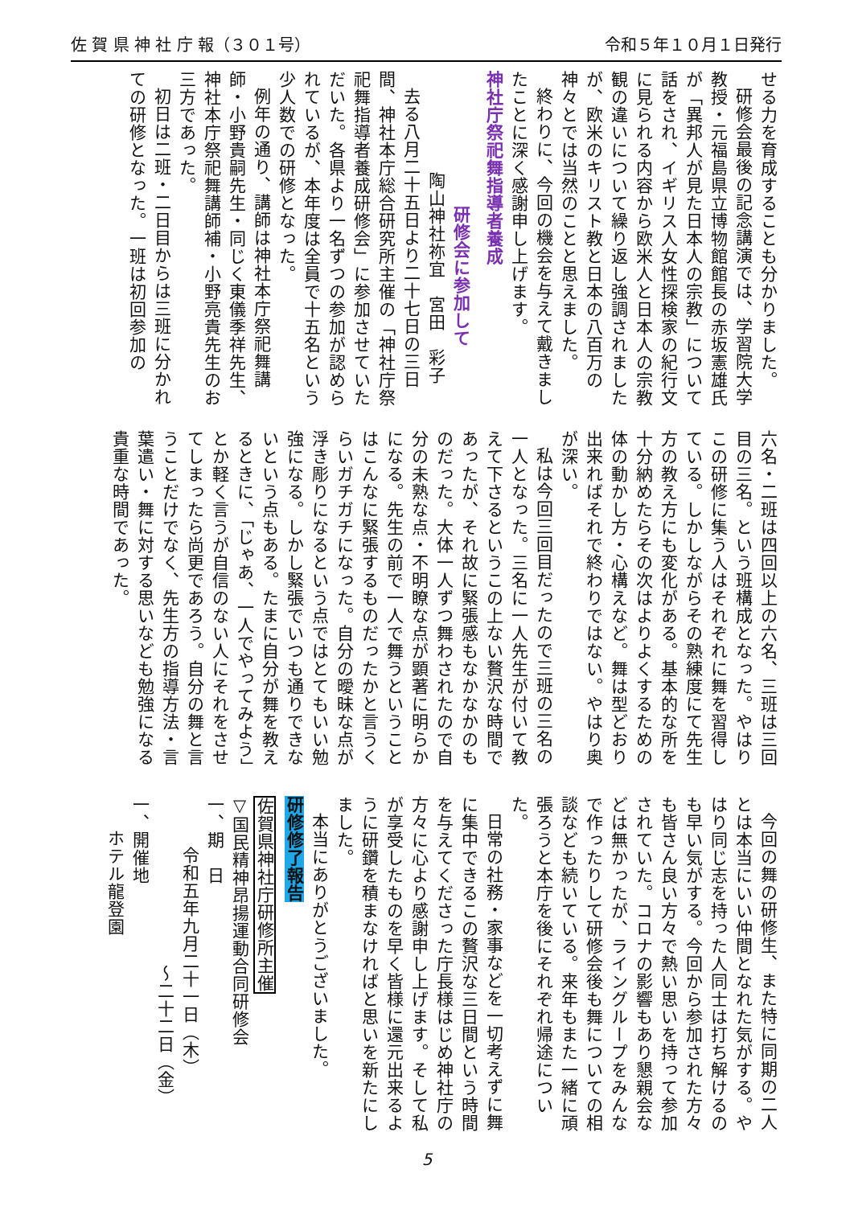佐 賀 県 神 社 庁 報（３０１号） 令和５年１０月１日発行
せる力を育成することも分かりました。
研修会最後の記念講演では、学習院大学教授・元福島県立博物館館長の赤坂憲雄氏が「異邦人が見た日本人の宗教」について話をされ、イギリス人女性探検家の紀行文に見られる内容から欧米人と日本人の宗教観の違いについて繰り返し強調されましたが、欧米のキリスト教と日本の八百万の神々とでは当然のことと思えました。
終わりに、今回の機会を与えて戴きましたことに深く感謝申し上げます。
神社庁祭祀舞指導者養成
研修会に参加して
陶山神社祢宜　宮田　彩子
去る八月二十五日より二十七日の三日間、神社本庁総合研究所主催の「神社庁祭祀舞指導者養成研修会」に参加させていただいた。各県より一名ずつの参加が認められているが、本年度は全員で十五名という少人数での研修となった。
例年の通り、講師は神社本庁祭祀舞講師・小野貴嗣先生・同じく東儀季祥先生、神社本庁祭祀舞講師補・小野亮貴先生のお三方であった。
初日は二班・二日目からは三班に分かれての研修となった。一班は初回参加の
六名・二班は四回以上の六名、三班は三回目の三名。という班構成となった。やはりこの研修に集う人はそれぞれに舞を習得している。しかしながらその熟練度にて先生方の教え方にも変化がある。基本的な所を十分納めたらその次はよりよくするための体の動かし方・心構えなど。舞は型どおり出来ればそれで終わりではない。やはり奥が深い。
私は今回三回目だったので三班の三名の一人となった。三名に一人先生が付いて教えて下さるというこの上ない贅沢な時間であったが、それ故に緊張感もなかなかのものだった。大体一人ずつ舞わされたので自分の未熟な点・不明瞭な点が顕著に明らかになる。先生の前で一人で舞うということはこんなに緊張するものだったかと言うくらいガチガチになった。自分の曖昧な点が浮き彫りになるという点ではとてもいい勉強になる。しかし緊張でいつも通りできないという点もある。たまに自分が舞を教えるときに、「じゃあ、一人でやってみよう」とか軽く言うが自信のない人にそれをさせてしまったら尚更であろう。自分の舞と言うことだけでなく、先生方の指導方法・言葉遣い・舞に対する思いなども勉強になる貴重な時間であった。
今回の舞の研修生、また特に同期の二人とは本当にいい仲間となれた気がする。やはり同じ志を持った人同士は打ち解けるのも早い気がする。今回から参加された方々も皆さん良い方々で熱い思いを持って参加されていた。コロナの影響もあり懇親会などは無かったが、ライングループをみんなで作ったりして研修会後も舞についての相談なども続いている。来年もまた一緒に頑張ろうと本庁を後にそれぞれ帰途についた。
日常の社務・家事などを一切考えずに舞に集中できるこの贅沢な三日間という時間を与えてくださった庁長様はじめ神社庁の方々に心より感謝申し上げます。そして私が享受したものを早く皆様に還元出来るように研鑽を積まなければと思いを新たにしました。
本当にありがとうございました。
研修修了報告
佐賀県神社庁研修所主催
▽国民精神昂揚運動合同研修会
一、期　日
令和五年九月二十一日（木）
～二十二日（金）
一、開催地
ホテル龍登園
5